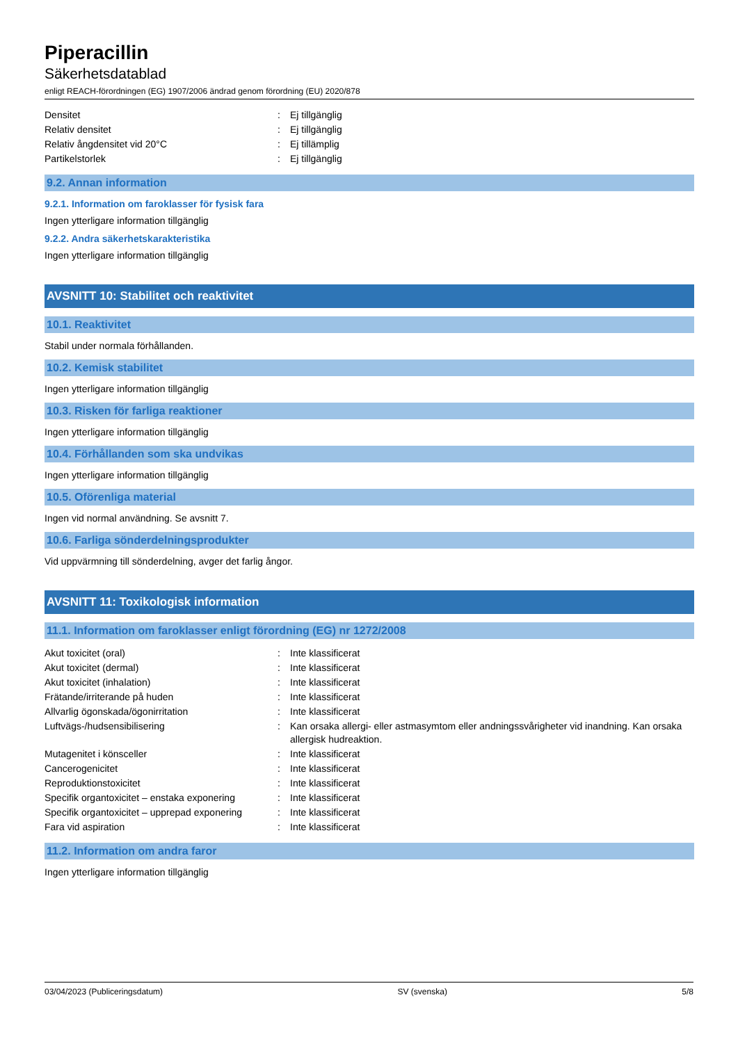Piperacillin
Säkerhetsdatablad
enligt REACH-förordningen (EG) 1907/2006 ändrad genom förordning (EU) 2020/878
| Densitet | : | Ej tillgänglig |
| Relativ densitet | : | Ej tillgänglig |
| Relativ ångdensitet vid 20°C | : | Ej tillämplig |
| Partikelstorlek | : | Ej tillgänglig |
9.2. Annan information
9.2.1. Information om faroklasser för fysisk fara
Ingen ytterligare information tillgänglig
9.2.2. Andra säkerhetskarakteristika
Ingen ytterligare information tillgänglig
AVSNITT 10: Stabilitet och reaktivitet
10.1. Reaktivitet
Stabil under normala förhållanden.
10.2. Kemisk stabilitet
Ingen ytterligare information tillgänglig
10.3. Risken för farliga reaktioner
Ingen ytterligare information tillgänglig
10.4. Förhållanden som ska undvikas
Ingen ytterligare information tillgänglig
10.5. Oförenliga material
Ingen vid normal användning. Se avsnitt 7.
10.6. Farliga sönderdelningsprodukter
Vid uppvärmning till sönderdelning, avger det farlig ångor.
AVSNITT 11: Toxikologisk information
11.1. Information om faroklasser enligt förordning (EG) nr 1272/2008
| Akut toxicitet (oral) | : | Inte klassificerat |
| Akut toxicitet (dermal) | : | Inte klassificerat |
| Akut toxicitet (inhalation) | : | Inte klassificerat |
| Frätande/irriterande på huden | : | Inte klassificerat |
| Allvarlig ögonskada/ögonirritation | : | Inte klassificerat |
| Luftvägs-/hudsensibilisering | : | Kan orsaka allergi- eller astmasymtom eller andningssvårigheter vid inandning. Kan orsaka allergisk hudreaktion. |
| Mutagenitet i könsceller | : | Inte klassificerat |
| Cancerogenicitet | : | Inte klassificerat |
| Reproduktionstoxicitet | : | Inte klassificerat |
| Specifik organtoxicitet – enstaka exponering | : | Inte klassificerat |
| Specifik organtoxicitet – upprepad exponering | : | Inte klassificerat |
| Fara vid aspiration | : | Inte klassificerat |
11.2. Information om andra faror
Ingen ytterligare information tillgänglig
03/04/2023 (Publiceringsdatum) SV (svenska) 5/8